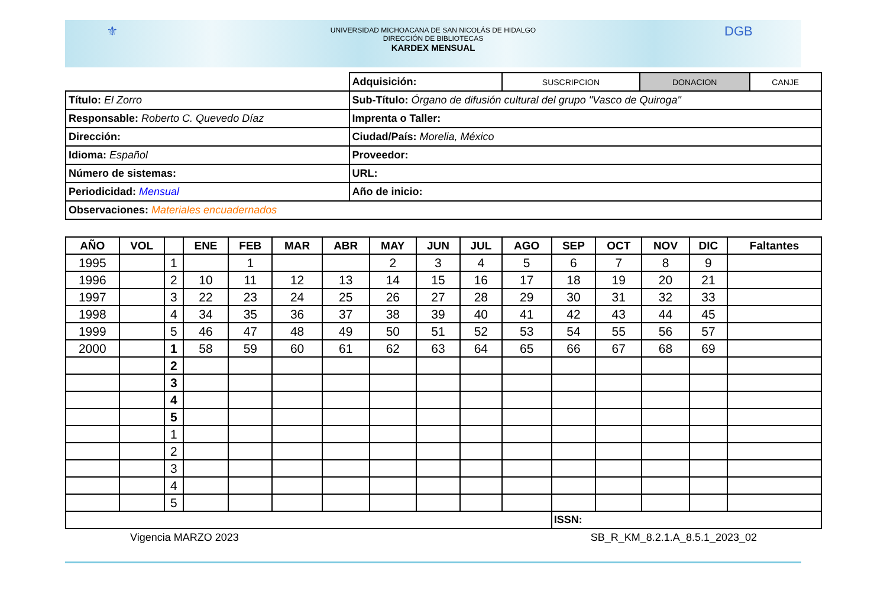⚜
UNIVERSIDAD MICHOACANA DE SAN NICOLÁS DE HIDALGO
DIRECCIÓN DE BIBLIOTECAS
KARDEX MENSUAL
DGB
| | Adquisición: | SUSCRIPCION | DONACION | CANJE |
| Título: El Zorro | Sub-Título: Órgano de difusión cultural del grupo "Vasco de Quiroga" | | | |
| Responsable: Roberto C. Quevedo Díaz | Imprenta o Taller: | | | |
| Dirección: | Ciudad/País: Morelia, México | | | |
| Idioma: Español | Proveedor: | | | |
| Número de sistemas: | URL: | | | |
| Periodicidad: Mensual | Año de inicio: | | | |
| Observaciones: Materiales encuadernados | | | | |
| AÑO | VOL | | ENE | FEB | MAR | ABR | MAY | JUN | JUL | AGO | SEP | OCT | NOV | DIC | Faltantes |
| --- | --- | --- | --- | --- | --- | --- | --- | --- | --- | --- | --- | --- | --- | --- | --- |
| 1995 | | 1 | | 1 | | | 2 | 3 | 4 | 5 | 6 | 7 | 8 | 9 | |
| 1996 | | 2 | 10 | 11 | 12 | 13 | 14 | 15 | 16 | 17 | 18 | 19 | 20 | 21 | |
| 1997 | | 3 | 22 | 23 | 24 | 25 | 26 | 27 | 28 | 29 | 30 | 31 | 32 | 33 | |
| 1998 | | 4 | 34 | 35 | 36 | 37 | 38 | 39 | 40 | 41 | 42 | 43 | 44 | 45 | |
| 1999 | | 5 | 46 | 47 | 48 | 49 | 50 | 51 | 52 | 53 | 54 | 55 | 56 | 57 | |
| 2000 | | 1 | 58 | 59 | 60 | 61 | 62 | 63 | 64 | 65 | 66 | 67 | 68 | 69 | |
| | | 2 | | | | | | | | | | | | | |
| | | 3 | | | | | | | | | | | | | |
| | | 4 | | | | | | | | | | | | | |
| | | 5 | | | | | | | | | | | | | |
| | | 1 | | | | | | | | | | | | | |
| | | 2 | | | | | | | | | | | | | |
| | | 3 | | | | | | | | | | | | | |
| | | 4 | | | | | | | | | | | | | |
| | | 5 | | | | | | | | | | | | | |
| | | | | | | | | | | | ISSN: | | | | |
Vigencia MARZO 2023 SB_R_KM_8.2.1.A_8.5.1_2023_02